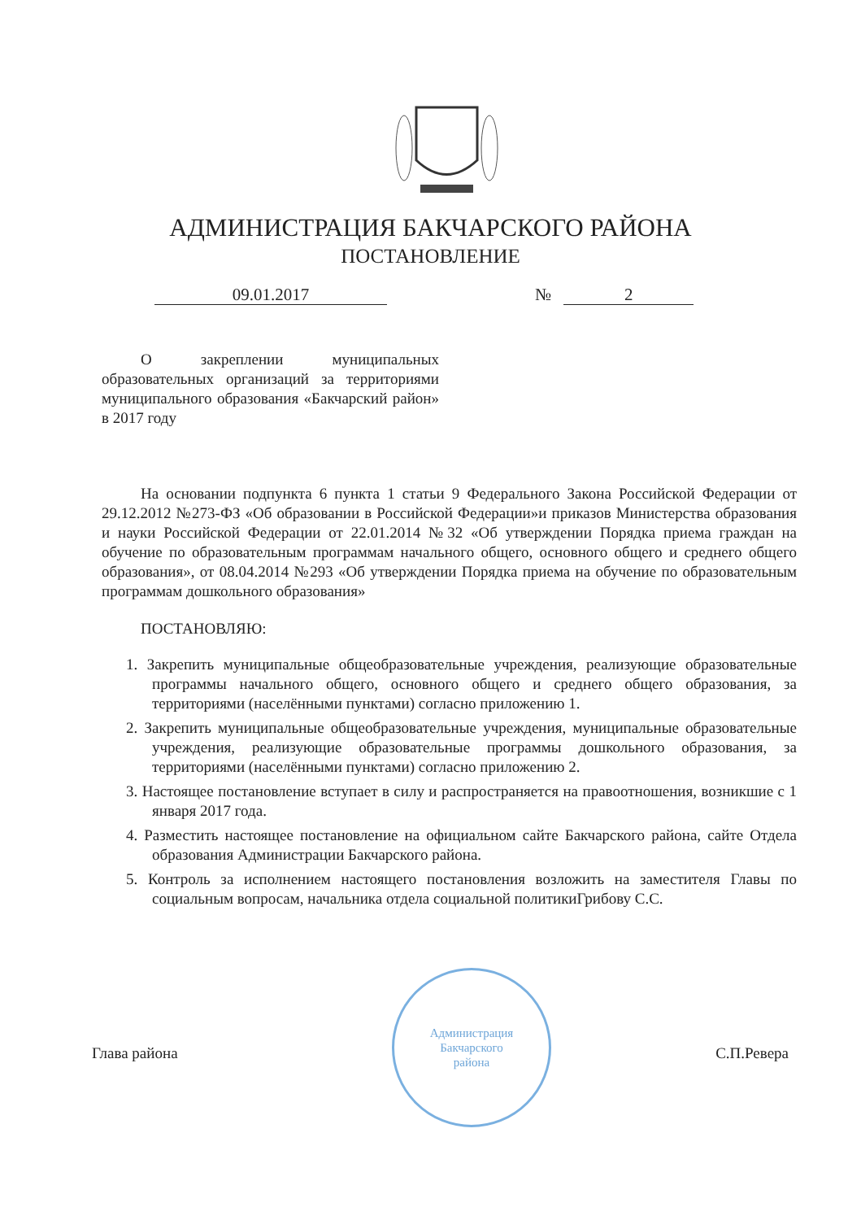АДМИНИСТРАЦИЯ БАКЧАРСКОГО РАЙОНА
ПОСТАНОВЛЕНИЕ
09.01.2017 № 2
О закреплении муниципальных образовательных организаций за территориями муниципального образования «Бакчарский район» в 2017 году
На основании подпункта 6 пункта 1 статьи 9 Федерального Закона Российской Федерации от 29.12.2012 №273-ФЗ «Об образовании в Российской Федерации»и приказов Министерства образования и науки Российской Федерации от 22.01.2014 №32 «Об утверждении Порядка приема граждан на обучение по образовательным программам начального общего, основного общего и среднего общего образования», от 08.04.2014 №293 «Об утверждении Порядка приема на обучение по образовательным программам дошкольного образования»
ПОСТАНОВЛЯЮ:
1. Закрепить муниципальные общеобразовательные учреждения, реализующие образовательные программы начального общего, основного общего и среднего общего образования, за территориями (населёнными пунктами) согласно приложению 1.
2. Закрепить муниципальные общеобразовательные учреждения, муниципальные образовательные учреждения, реализующие образовательные программы дошкольного образования, за территориями (населёнными пунктами) согласно приложению 2.
3. Настоящее постановление вступает в силу и распространяется на правоотношения, возникшие с 1 января 2017 года.
4. Разместить настоящее постановление на официальном сайте Бакчарского района, сайте Отдела образования Администрации Бакчарского района.
5. Контроль за исполнением настоящего постановления возложить на заместителя Главы по социальным вопросам, начальника отдела социальной политикиГрибову С.С.
Администрация
Бакчарского
района
Глава района С.П.Ревера